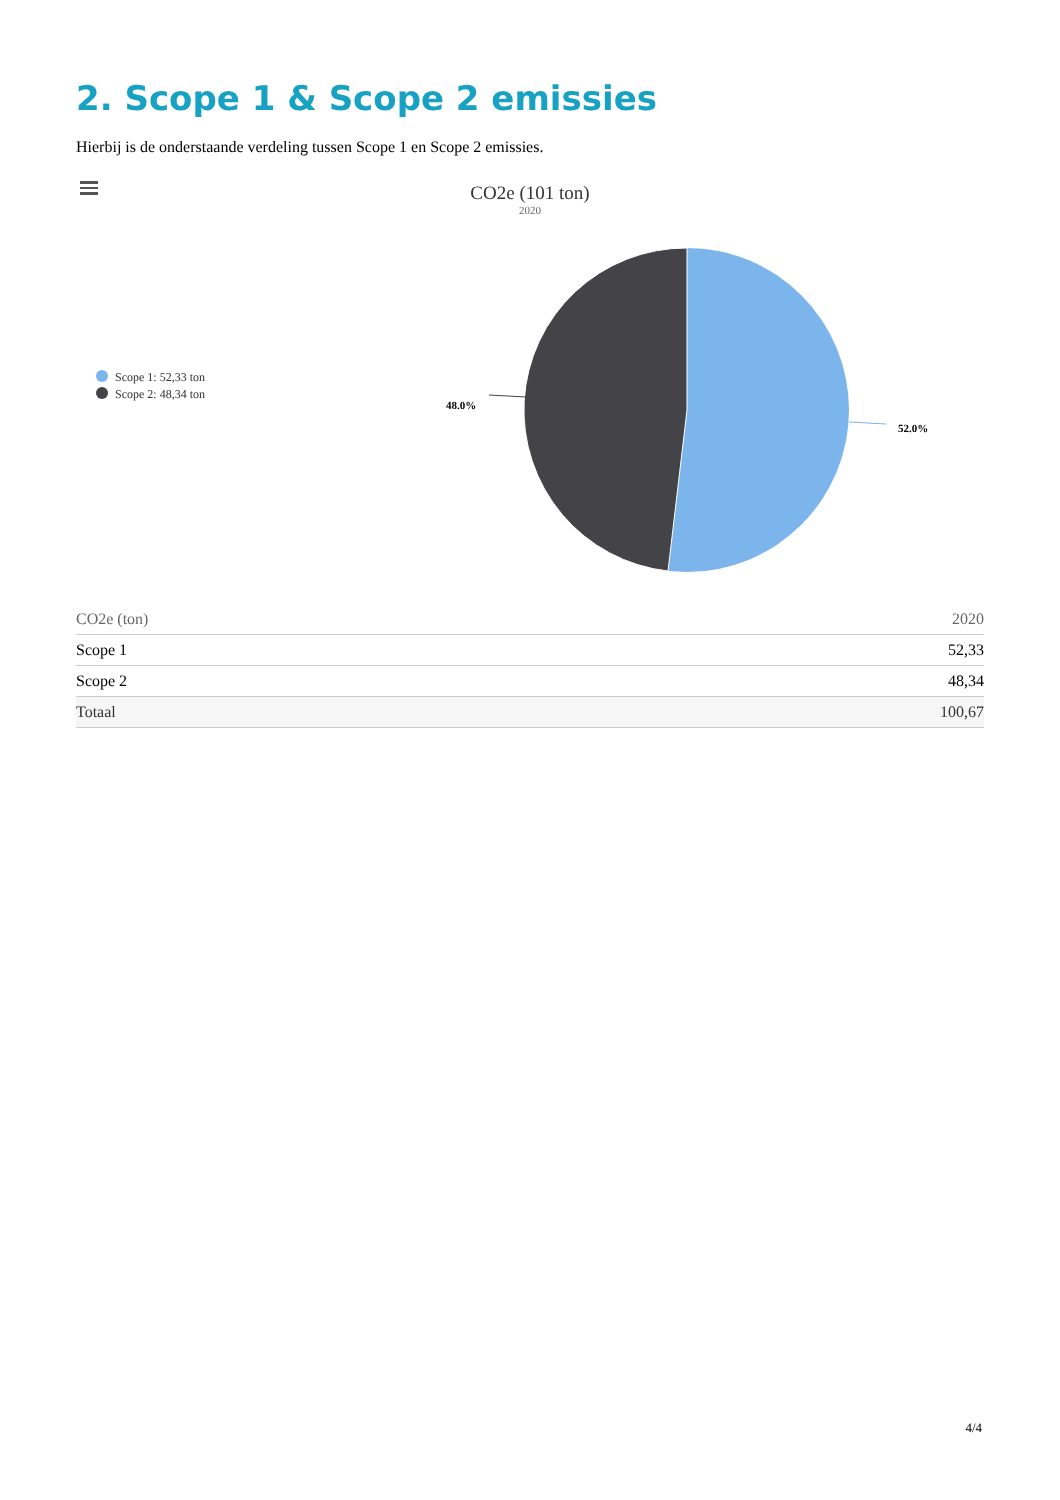2. Scope 1 & Scope 2 emissies
Hierbij is de onderstaande verdeling tussen Scope 1 en Scope 2 emissies.
CO2e (101 ton)
2020
Scope 1: 52,33 ton
Scope 2: 48,34 ton
48.0%
52.0%
| CO2e (ton) | 2020 |
| --- | --- |
| Scope 1 | 52,33 |
| Scope 2 | 48,34 |
| Totaal | 100,67 |
4/4